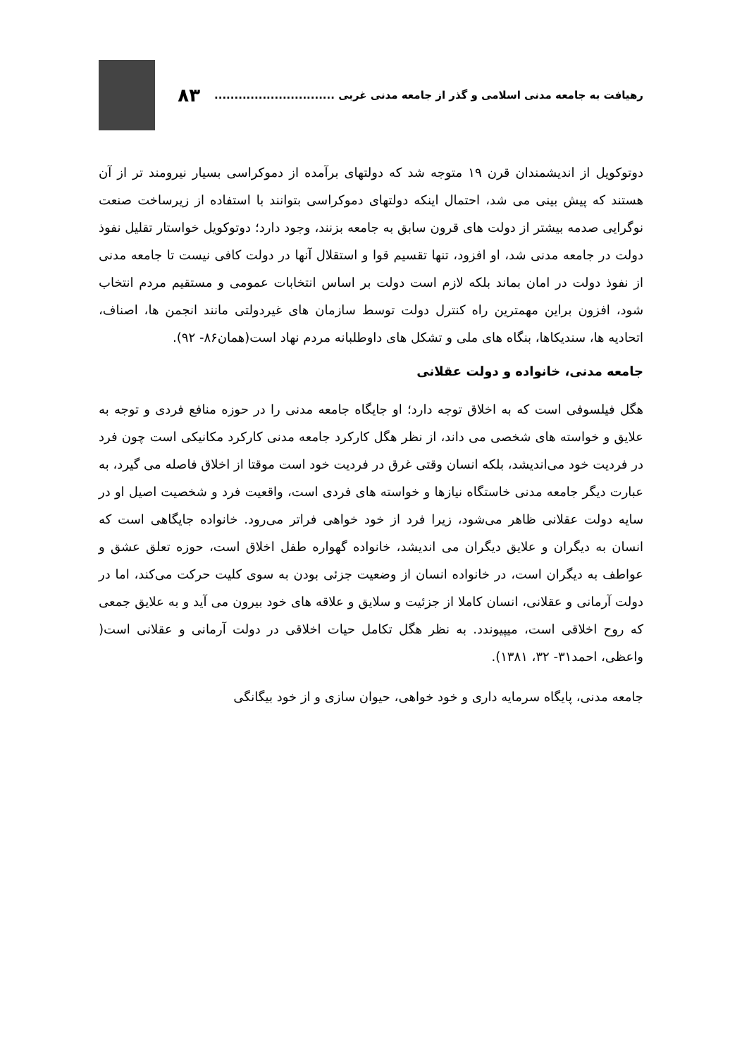رهیافت به جامعه مدنی اسلامی و گذر از جامعه مدنی غربی .............................. ۸۳
دوتوکویل از اندیشمندان قرن ۱۹ متوجه شد که دولتهای برآمده از دموکراسی بسیار نیرومند تر از آن هستند که پیش بینی می شد، احتمال اینکه دولتهای دموکراسی بتوانند با استفاده از زیرساخت صنعت نوگرایی صدمه بیشتر از دولت های قرون سابق به جامعه بزنند، وجود دارد؛ دوتوکویل خواستار تقلیل نفوذ دولت در جامعه مدنی شد، او افزود، تنها تقسیم قوا و استقلال آنها در دولت کافی نیست تا جامعه مدنی از نفوذ دولت در امان بماند بلکه لازم است دولت بر اساس انتخابات عمومی و مستقیم مردم انتخاب شود، افزون براین مهمترین راه کنترل دولت توسط سازمان های غیردولتی مانند انجمن ها، اصناف، اتحادیه ها، سندیکاها، بنگاه های ملی و تشکل های داوطلبانه مردم نهاد است(همان۸۶- ۹۲).
جامعه مدنی، خانواده و دولت عقلانی
هگل فیلسوفی است که به اخلاق توجه دارد؛ او جایگاه جامعه مدنی را در حوزه منافع فردی و توجه به علایق و خواسته های شخصی می داند، از نظر هگل کارکرد جامعه مدنی کارکرد مکانیکی است چون فرد در فردیت خود می‌اندیشد، بلکه انسان وقتی غرق در فردیت خود است موقتا از اخلاق فاصله می گیرد، به عبارت دیگر جامعه مدنی خاستگاه نیازها و خواسته های فردی است، واقعیت فرد و شخصیت اصیل او در سایه دولت عقلانی ظاهر می‌شود، زیرا فرد از خود خواهی فراتر می‌رود. خانواده جایگاهی است که انسان به دیگران و علایق دیگران می اندیشد، خانواده گهواره طفل اخلاق است، حوزه تعلق عشق و عواطف به دیگران است، در خانواده انسان از وضعیت جزئی بودن به سوی کلیت حرکت می‌کند، اما در دولت آرمانی و عقلانی، انسان کاملا از جزئیت و سلایق و علاقه های خود بیرون می آید و به علایق جمعی که روح اخلاقی است، میپیوندد. به نظر هگل تکامل حیات اخلاقی در دولت آرمانی و عقلانی است( واعظی، احمد۳۱- ۳۲، ۱۳۸۱).
جامعه مدنی، پایگاه سرمایه داری و خود خواهی، حیوان سازی و از خود بیگانگی